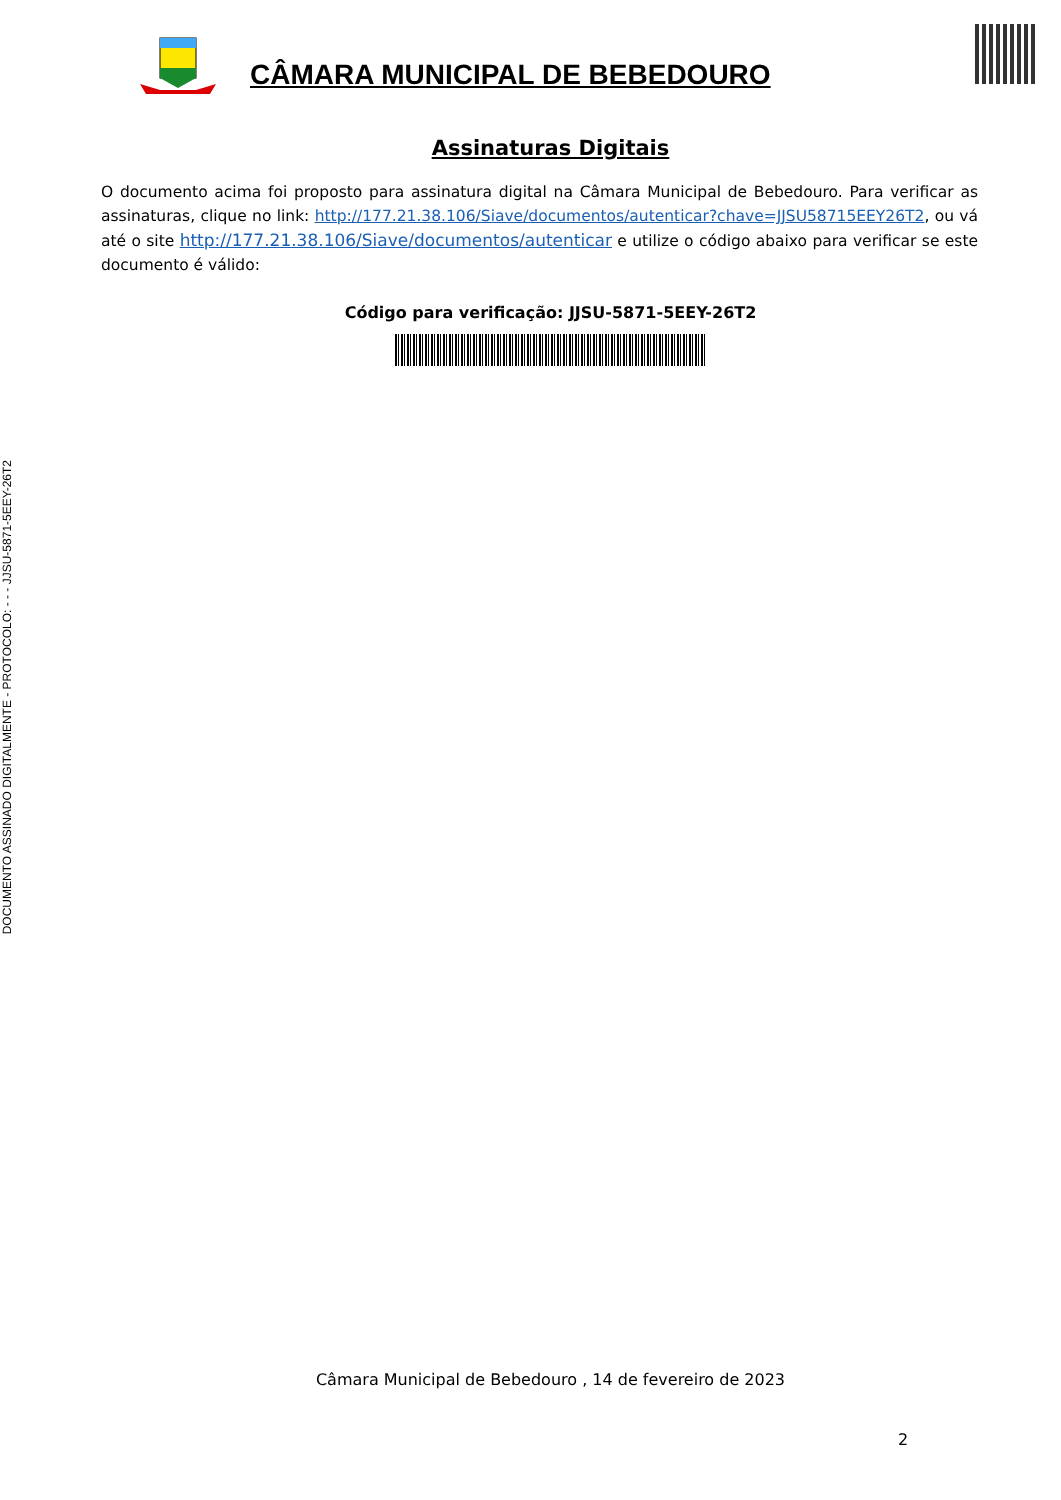DOCUMENTO ASSINADO DIGITALMENTE - PROTOCOLO: - - - JJSU-5871-5EEY-26T2
CÂMARA MUNICIPAL DE BEBEDOURO
Assinaturas Digitais
O documento acima foi proposto para assinatura digital na Câmara Municipal de Bebedouro. Para verificar as assinaturas, clique no link: http://177.21.38.106/Siave/documentos/autenticar?chave=JJSU58715EEY26T2, ou vá até o site http://177.21.38.106/Siave/documentos/autenticar e utilize o código abaixo para verificar se este documento é válido:
Código para verificação: JJSU-5871-5EEY-26T2
Câmara Municipal de Bebedouro , 14 de fevereiro de 2023
2